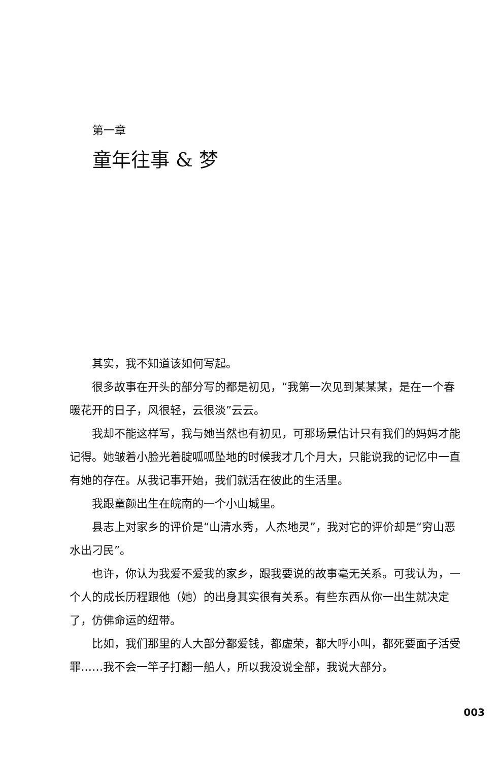第一章
童年往事 & 梦
其实，我不知道该如何写起。
很多故事在开头的部分写的都是初见，“我第一次见到某某某，是在一个春暖花开的日子，风很轻，云很淡”云云。
我却不能这样写，我与她当然也有初见，可那场景估计只有我们的妈妈才能记得。她皱着小脸光着腚呱呱坠地的时候我才几个月大，只能说我的记忆中一直有她的存在。从我记事开始，我们就活在彼此的生活里。
我跟童颜出生在皖南的一个小山城里。
县志上对家乡的评价是“山清水秀，人杰地灵”，我对它的评价却是“穷山恶水出刁民”。
也许，你认为我爱不爱我的家乡，跟我要说的故事毫无关系。可我认为，一个人的成长历程跟他（她）的出身其实很有关系。有些东西从你一出生就决定了，仿佛命运的纽带。
比如，我们那里的人大部分都爱钱，都虚荣，都大呼小叫，都死要面子活受罪……我不会一竿子打翻一船人，所以我没说全部，我说大部分。
003